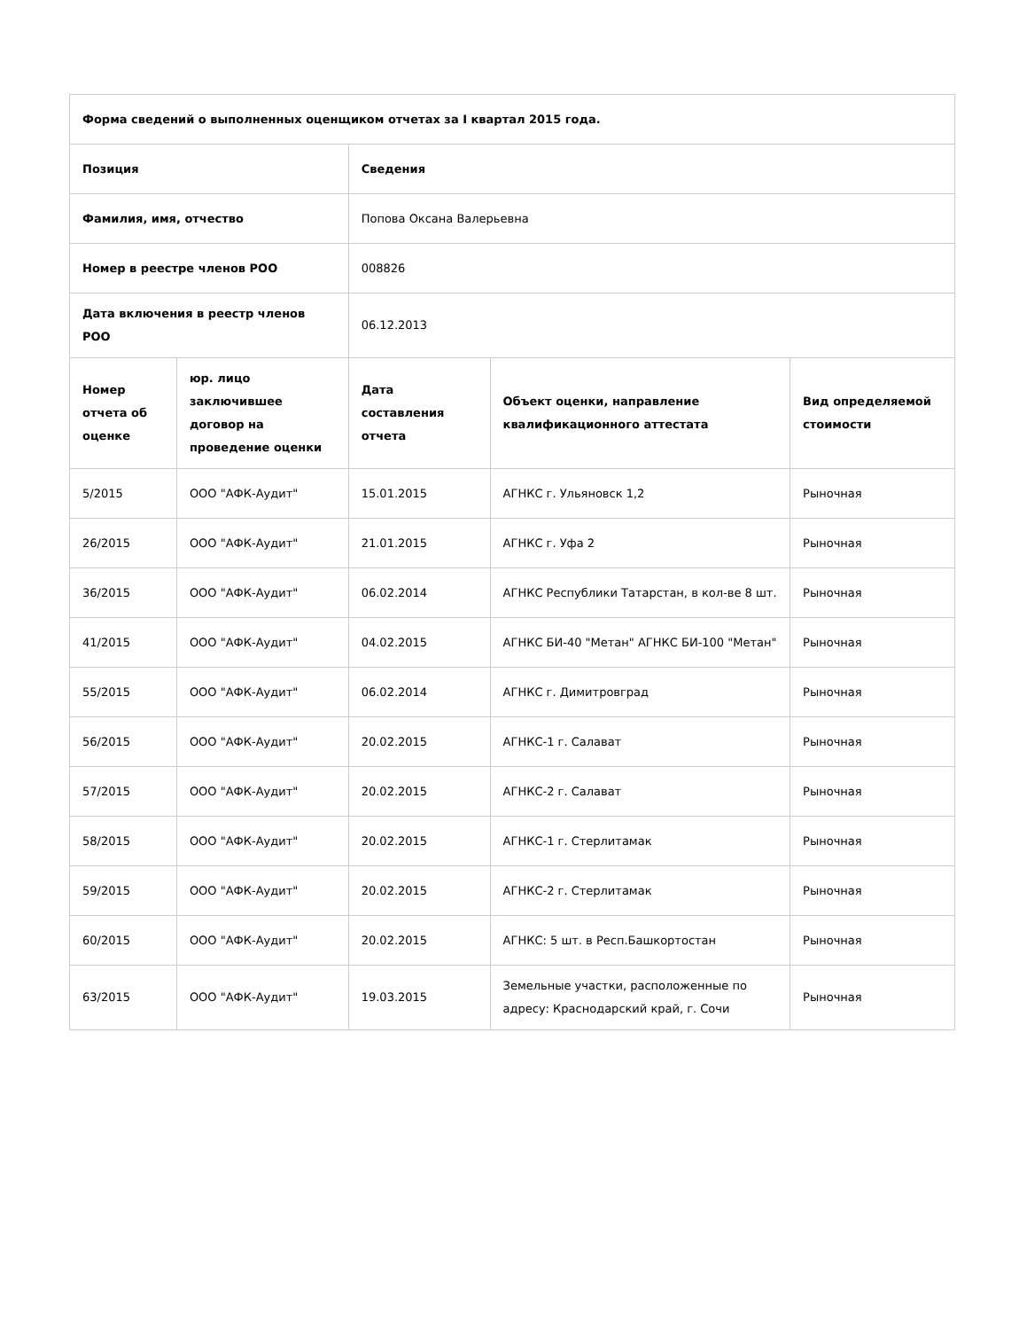| Форма сведений о выполненных оценщиком отчетах за I квартал 2015 года. | | | | |
| --- | --- | --- | --- | --- |
| Позиция | | Сведения | | |
| Фамилия, имя, отчество | | Попова Оксана Валерьевна | | |
| Номер в реестре членов РОО | | 008826 | | |
| Дата включения в реестр членов РОО | | 06.12.2013 | | |
| Номер отчета об оценке | юр. лицо заключившее договор на проведение оценки | Дата составления отчета | Объект оценки, направление квалификационного аттестата | Вид определяемой стоимости |
| 5/2015 | ООО "АФК-Аудит" | 15.01.2015 | АГНКС г. Ульяновск 1,2 | Рыночная |
| 26/2015 | ООО "АФК-Аудит" | 21.01.2015 | АГНКС г. Уфа 2 | Рыночная |
| 36/2015 | ООО "АФК-Аудит" | 06.02.2014 | АГНКС Республики Татарстан, в кол-ве 8 шт. | Рыночная |
| 41/2015 | ООО "АФК-Аудит" | 04.02.2015 | АГНКС БИ-40 "Метан" АГНКС БИ-100 "Метан" | Рыночная |
| 55/2015 | ООО "АФК-Аудит" | 06.02.2014 | АГНКС г. Димитровград | Рыночная |
| 56/2015 | ООО "АФК-Аудит" | 20.02.2015 | АГНКС-1 г. Салават | Рыночная |
| 57/2015 | ООО "АФК-Аудит" | 20.02.2015 | АГНКС-2 г. Салават | Рыночная |
| 58/2015 | ООО "АФК-Аудит" | 20.02.2015 | АГНКС-1 г. Стерлитамак | Рыночная |
| 59/2015 | ООО "АФК-Аудит" | 20.02.2015 | АГНКС-2 г. Стерлитамак | Рыночная |
| 60/2015 | ООО "АФК-Аудит" | 20.02.2015 | АГНКС: 5 шт. в Респ.Башкортостан | Рыночная |
| 63/2015 | ООО "АФК-Аудит" | 19.03.2015 | Земельные участки, расположенные по адресу: Краснодарский край, г. Сочи | Рыночная |